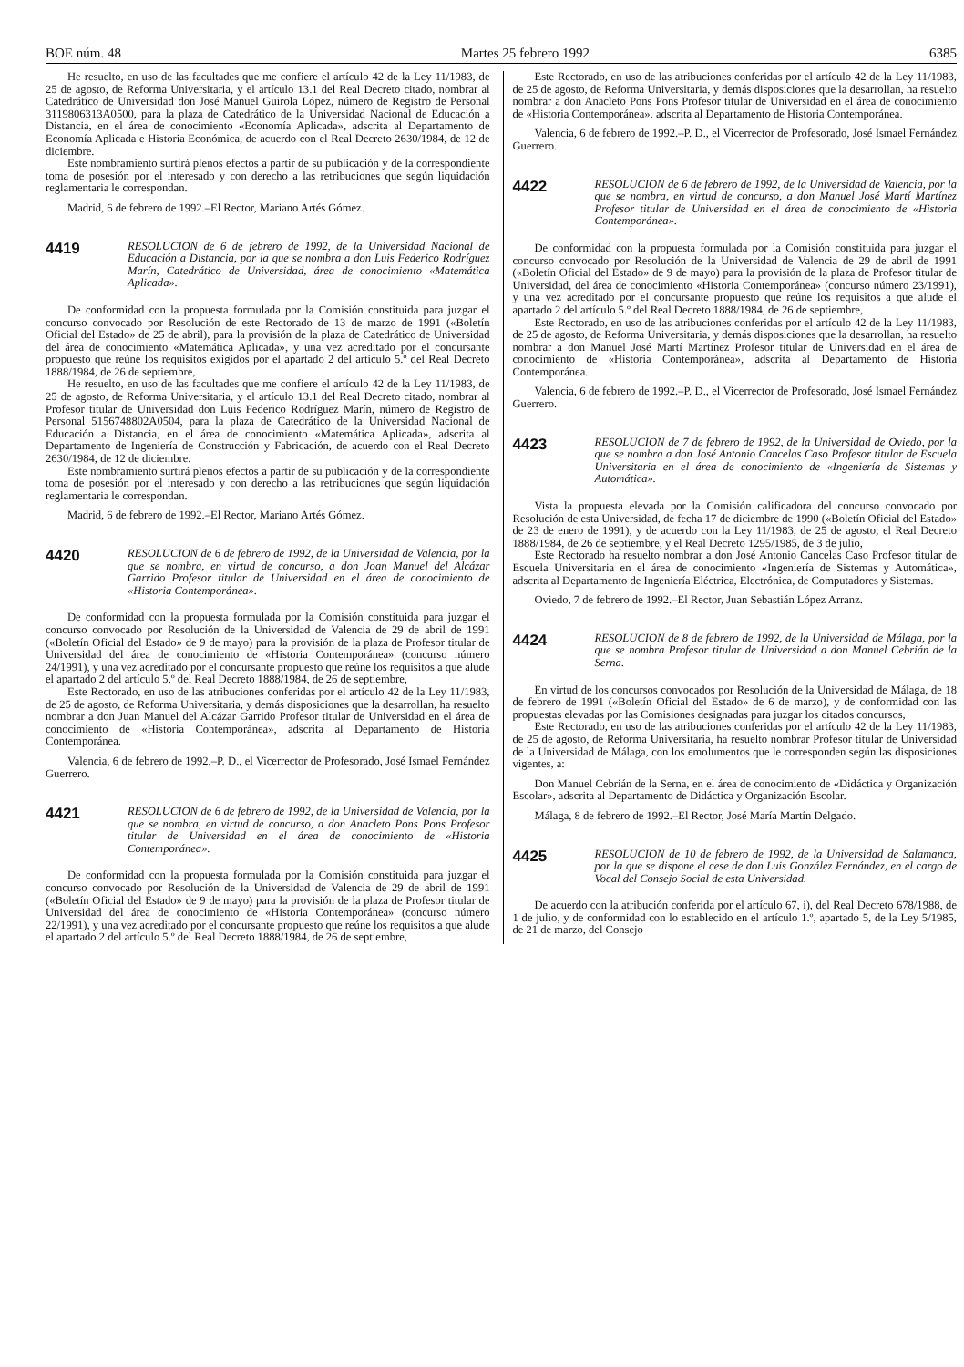BOE núm. 48 Martes 25 febrero 1992 6385
He resuelto, en uso de las facultades que me confiere el artículo 42 de la Ley 11/1983, de 25 de agosto, de Reforma Universitaria, y el artículo 13.1 del Real Decreto citado, nombrar al Catedrático de Universidad don José Manuel Guirola López, número de Registro de Personal 3119806313A0500, para la plaza de Catedrático de la Universidad Nacional de Educación a Distancia, en el área de conocimiento «Economía Aplicada», adscrita al Departamento de Economía Aplicada e Historia Económica, de acuerdo con el Real Decreto 2630/1984, de 12 de diciembre.
Este nombramiento surtirá plenos efectos a partir de su publicación y de la correspondiente toma de posesión por el interesado y con derecho a las retribuciones que según liquidación reglamentaria le correspondan.
Madrid, 6 de febrero de 1992.–El Rector, Mariano Artés Gómez.
4419
RESOLUCION de 6 de febrero de 1992, de la Universidad Nacional de Educación a Distancia, por la que se nombra a don Luis Federico Rodríguez Marín, Catedrático de Universidad, área de conocimiento «Matemática Aplicada».
De conformidad con la propuesta formulada por la Comisión constituida para juzgar el concurso convocado por Resolución de este Rectorado de 13 de marzo de 1991 («Boletín Oficial del Estado» de 25 de abril), para la provisión de la plaza de Catedrático de Universidad del área de conocimiento «Matemática Aplicada», y una vez acreditado por el concursante propuesto que reúne los requisitos exigidos por el apartado 2 del artículo 5.º del Real Decreto 1888/1984, de 26 de septiembre,
He resuelto, en uso de las facultades que me confiere el artículo 42 de la Ley 11/1983, de 25 de agosto, de Reforma Universitaria, y el artículo 13.1 del Real Decreto citado, nombrar al Profesor titular de Universidad don Luis Federico Rodríguez Marín, número de Registro de Personal 5156748802A0504, para la plaza de Catedrático de la Universidad Nacional de Educación a Distancia, en el área de conocimiento «Matemática Aplicada», adscrita al Departamento de Ingeniería de Construcción y Fabricación, de acuerdo con el Real Decreto 2630/1984, de 12 de diciembre.
Este nombramiento surtirá plenos efectos a partir de su publicación y de la correspondiente toma de posesión por el interesado y con derecho a las retribuciones que según liquidación reglamentaria le correspondan.
Madrid, 6 de febrero de 1992.–El Rector, Mariano Artés Gómez.
4420
RESOLUCION de 6 de febrero de 1992, de la Universidad de Valencia, por la que se nombra, en virtud de concurso, a don Joan Manuel del Alcázar Garrido Profesor titular de Universidad en el área de conocimiento de «Historia Contemporánea».
De conformidad con la propuesta formulada por la Comisión constituida para juzgar el concurso convocado por Resolución de la Universidad de Valencia de 29 de abril de 1991 («Boletín Oficial del Estado» de 9 de mayo) para la provisión de la plaza de Profesor titular de Universidad del área de conocimiento de «Historia Contemporánea» (concurso número 24/1991), y una vez acreditado por el concursante propuesto que reúne los requisitos a que alude el apartado 2 del artículo 5.º del Real Decreto 1888/1984, de 26 de septiembre,
Este Rectorado, en uso de las atribuciones conferidas por el artículo 42 de la Ley 11/1983, de 25 de agosto, de Reforma Universitaria, y demás disposiciones que la desarrollan, ha resuelto nombrar a don Juan Manuel del Alcázar Garrido Profesor titular de Universidad en el área de conocimiento de «Historia Contemporánea», adscrita al Departamento de Historia Contemporánea.
Valencia, 6 de febrero de 1992.–P. D., el Vicerrector de Profesorado, José Ismael Fernández Guerrero.
4421
RESOLUCION de 6 de febrero de 1992, de la Universidad de Valencia, por la que se nombra, en virtud de concurso, a don Anacleto Pons Pons Profesor titular de Universidad en el área de conocimiento de «Historia Contemporánea».
De conformidad con la propuesta formulada por la Comisión constituida para juzgar el concurso convocado por Resolución de la Universidad de Valencia de 29 de abril de 1991 («Boletín Oficial del Estado» de 9 de mayo) para la provisión de la plaza de Profesor titular de Universidad del área de conocimiento de «Historia Contemporánea» (concurso número 22/1991), y una vez acreditado por el concursante propuesto que reúne los requisitos a que alude el apartado 2 del artículo 5.º del Real Decreto 1888/1984, de 26 de septiembre,
Este Rectorado, en uso de las atribuciones conferidas por el artículo 42 de la Ley 11/1983, de 25 de agosto, de Reforma Universitaria, y demás disposiciones que la desarrollan, ha resuelto nombrar a don Anacleto Pons Pons Profesor titular de Universidad en el área de conocimiento de «Historia Contemporánea», adscrita al Departamento de Historia Contemporánea.
Valencia, 6 de febrero de 1992.–P. D., el Vicerrector de Profesorado, José Ismael Fernández Guerrero.
4422
RESOLUCION de 6 de febrero de 1992, de la Universidad de Valencia, por la que se nombra, en virtud de concurso, a don Manuel José Martí Martínez Profesor titular de Universidad en el área de conocimiento de «Historia Contemporánea».
De conformidad con la propuesta formulada por la Comisión constituida para juzgar el concurso convocado por Resolución de la Universidad de Valencia de 29 de abril de 1991 («Boletín Oficial del Estado» de 9 de mayo) para la provisión de la plaza de Profesor titular de Universidad, del área de conocimiento «Historia Contemporánea» (concurso número 23/1991), y una vez acreditado por el concursante propuesto que reúne los requisitos a que alude el apartado 2 del artículo 5.º del Real Decreto 1888/1984, de 26 de septiembre,
Este Rectorado, en uso de las atribuciones conferidas por el artículo 42 de la Ley 11/1983, de 25 de agosto, de Reforma Universitaria, y demás disposiciones que la desarrollan, ha resuelto nombrar a don Manuel José Martí Martínez Profesor titular de Universidad en el área de conocimiento de «Historia Contemporánea», adscrita al Departamento de Historia Contemporánea.
Valencia, 6 de febrero de 1992.–P. D., el Vicerrector de Profesorado, José Ismael Fernández Guerrero.
4423
RESOLUCION de 7 de febrero de 1992, de la Universidad de Oviedo, por la que se nombra a don José Antonio Cancelas Caso Profesor titular de Escuela Universitaria en el área de conocimiento de «Ingeniería de Sistemas y Automática».
Vista la propuesta elevada por la Comisión calificadora del concurso convocado por Resolución de esta Universidad, de fecha 17 de diciembre de 1990 («Boletín Oficial del Estado» de 23 de enero de 1991), y de acuerdo con la Ley 11/1983, de 25 de agosto; el Real Decreto 1888/1984, de 26 de septiembre, y el Real Decreto 1295/1985, de 3 de julio,
Este Rectorado ha resuelto nombrar a don José Antonio Cancelas Caso Profesor titular de Escuela Universitaria en el área de conocimiento «Ingeniería de Sistemas y Automática», adscrita al Departamento de Ingeniería Eléctrica, Electrónica, de Computadores y Sistemas.
Oviedo, 7 de febrero de 1992.–El Rector, Juan Sebastián López Arranz.
4424
RESOLUCION de 8 de febrero de 1992, de la Universidad de Málaga, por la que se nombra Profesor titular de Universidad a don Manuel Cebrián de la Serna.
En virtud de los concursos convocados por Resolución de la Universidad de Málaga, de 18 de febrero de 1991 («Boletín Oficial del Estado» de 6 de marzo), y de conformidad con las propuestas elevadas por las Comisiones designadas para juzgar los citados concursos,
Este Rectorado, en uso de las atribuciones conferidas por el artículo 42 de la Ley 11/1983, de 25 de agosto, de Reforma Universitaria, ha resuelto nombrar Profesor titular de Universidad de la Universidad de Málaga, con los emolumentos que le corresponden según las disposiciones vigentes, a:
Don Manuel Cebrián de la Serna, en el área de conocimiento de «Didáctica y Organización Escolar», adscrita al Departamento de Didáctica y Organización Escolar.
Málaga, 8 de febrero de 1992.–El Rector, José María Martín Delgado.
4425
RESOLUCION de 10 de febrero de 1992, de la Universidad de Salamanca, por la que se dispone el cese de don Luis González Fernández, en el cargo de Vocal del Consejo Social de esta Universidad.
De acuerdo con la atribución conferida por el artículo 67, i), del Real Decreto 678/1988, de 1 de julio, y de conformidad con lo establecido en el artículo 1.º, apartado 5, de la Ley 5/1985, de 21 de marzo, del Consejo